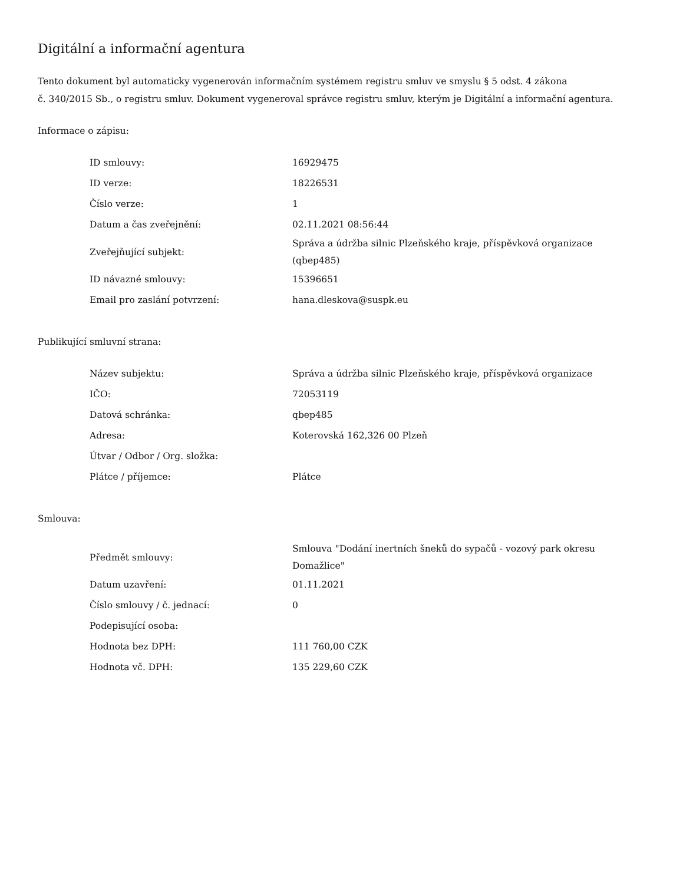Digitální a informační agentura
Tento dokument byl automaticky vygenerován informačním systémem registru smluv ve smyslu § 5 odst. 4 zákona
č. 340/2015 Sb., o registru smluv. Dokument vygeneroval správce registru smluv, kterým je Digitální a informační agentura.
Informace o zápisu:
| ID smlouvy: | 16929475 |
| ID verze: | 18226531 |
| Číslo verze: | 1 |
| Datum a čas zveřejnění: | 02.11.2021 08:56:44 |
| Zveřejňující subjekt: | Správa a údržba silnic Plzeňského kraje, příspěvková organizace (qbep485) |
| ID návazné smlouvy: | 15396651 |
| Email pro zaslání potvrzení: | hana.dleskova@suspk.eu |
Publikující smluvní strana:
| Název subjektu: | Správa a údržba silnic Plzeňského kraje, příspěvková organizace |
| IČO: | 72053119 |
| Datová schránka: | qbep485 |
| Adresa: | Koterovská 162,326 00 Plzeň |
| Útvar / Odbor / Org. složka: | |
| Plátce / příjemce: | Plátce |
Smlouva:
| Předmět smlouvy: | Smlouva "Dodání inertních šneků do sypačů - vozový park okresu Domažlice" |
| Datum uzavření: | 01.11.2021 |
| Číslo smlouvy / č. jednací: | 0 |
| Podepisující osoba: | |
| Hodnota bez DPH: | 111 760,00 CZK |
| Hodnota vč. DPH: | 135 229,60 CZK |